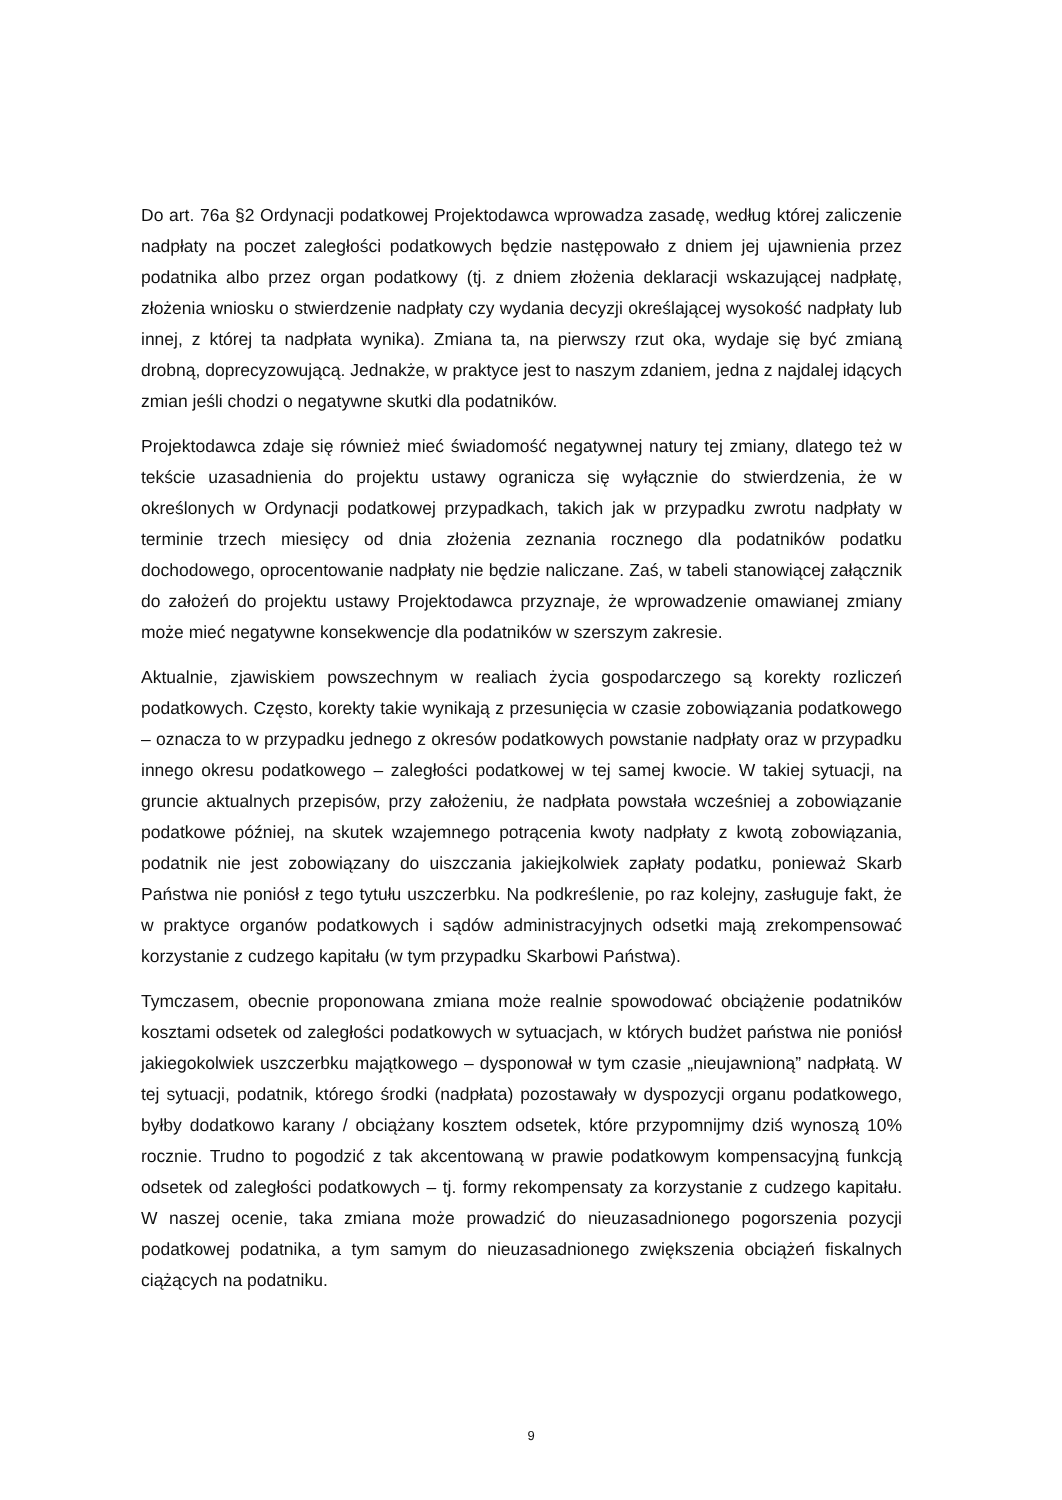Do art. 76a §2 Ordynacji podatkowej Projektodawca wprowadza zasadę, według której zaliczenie nadpłaty na poczet zaległości podatkowych będzie następowało z dniem jej ujawnienia przez podatnika albo przez organ podatkowy (tj. z dniem złożenia deklaracji wskazującej nadpłatę, złożenia wniosku o stwierdzenie nadpłaty czy wydania decyzji określającej wysokość nadpłaty lub innej, z której ta nadpłata wynika). Zmiana ta, na pierwszy rzut oka, wydaje się być zmianą drobną, doprecyzowującą. Jednakże, w praktyce jest to naszym zdaniem, jedna z najdalej idących zmian jeśli chodzi o negatywne skutki dla podatników.
Projektodawca zdaje się również mieć świadomość negatywnej natury tej zmiany, dlatego też w tekście uzasadnienia do projektu ustawy ogranicza się wyłącznie do stwierdzenia, że w określonych w Ordynacji podatkowej przypadkach, takich jak w przypadku zwrotu nadpłaty w terminie trzech miesięcy od dnia złożenia zeznania rocznego dla podatników podatku dochodowego, oprocentowanie nadpłaty nie będzie naliczane. Zaś, w tabeli stanowiącej załącznik do założeń do projektu ustawy Projektodawca przyznaje, że wprowadzenie omawianej zmiany może mieć negatywne konsekwencje dla podatników w szerszym zakresie.
Aktualnie, zjawiskiem powszechnym w realiach życia gospodarczego są korekty rozliczeń podatkowych. Często, korekty takie wynikają z przesunięcia w czasie zobowiązania podatkowego – oznacza to w przypadku jednego z okresów podatkowych powstanie nadpłaty oraz w przypadku innego okresu podatkowego – zaległości podatkowej w tej samej kwocie. W takiej sytuacji, na gruncie aktualnych przepisów, przy założeniu, że nadpłata powstała wcześniej a zobowiązanie podatkowe później, na skutek wzajemnego potrącenia kwoty nadpłaty z kwotą zobowiązania, podatnik nie jest zobowiązany do uiszczania jakiejkolwiek zapłaty podatku, ponieważ Skarb Państwa nie poniósł z tego tytułu uszczerbku. Na podkreślenie, po raz kolejny, zasługuje fakt, że w praktyce organów podatkowych i sądów administracyjnych odsetki mają zrekompensować korzystanie z cudzego kapitału (w tym przypadku Skarbowi Państwa).
Tymczasem, obecnie proponowana zmiana może realnie spowodować obciążenie podatników kosztami odsetek od zaległości podatkowych w sytuacjach, w których budżet państwa nie poniósł jakiegokolwiek uszczerbku majątkowego – dysponował w tym czasie „nieujawnioną” nadpłatą. W tej sytuacji, podatnik, którego środki (nadpłata) pozostawały w dyspozycji organu podatkowego, byłby dodatkowo karany / obciążany kosztem odsetek, które przypomnijmy dziś wynoszą 10% rocznie. Trudno to pogodzić z tak akcentowaną w prawie podatkowym kompensacyjną funkcją odsetek od zaległości podatkowych – tj. formy rekompensaty za korzystanie z cudzego kapitału. W naszej ocenie, taka zmiana może prowadzić do nieuzasadnionego pogorszenia pozycji podatkowej podatnika, a tym samym do nieuzasadnionego zwiększenia obciążeń fiskalnych ciążących na podatniku.
9